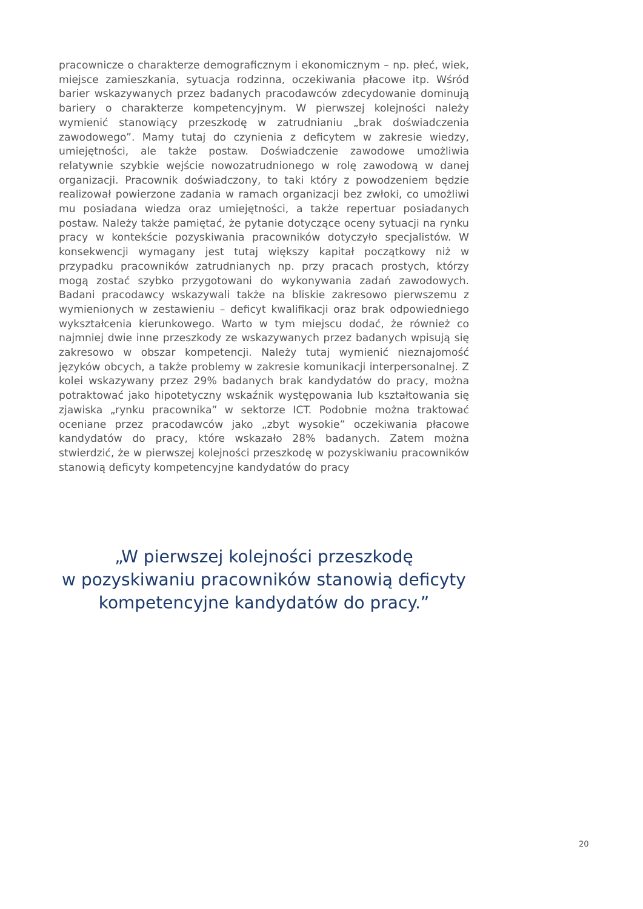pracownicze o charakterze demograficznym i ekonomicznym – np. płeć, wiek, miejsce zamieszkania, sytuacja rodzinna, oczekiwania płacowe itp. Wśród barier wskazywanych przez badanych pracodawców zdecydowanie dominują bariery o charakterze kompetencyjnym. W pierwszej kolejności należy wymienić stanowiący przeszkodę w zatrudnianiu „brak doświadczenia zawodowego”. Mamy tutaj do czynienia z deficytem w zakresie wiedzy, umiejętności, ale także postaw. Doświadczenie zawodowe umożliwia relatywnie szybkie wejście nowozatrudnionego w rolę zawodową w danej organizacji. Pracownik doświadczony, to taki który z powodzeniem będzie realizował powierzone zadania w ramach organizacji bez zwłoki, co umożliwi mu posiadana wiedza oraz umiejętności, a także repertuar posiadanych postaw. Należy także pamiętać, że pytanie dotyczące oceny sytuacji na rynku pracy w kontekście pozyskiwania pracowników dotyczyło specjalistów. W konsekwencji wymagany jest tutaj większy kapitał początkowy niż w przypadku pracowników zatrudnianych np. przy pracach prostych, którzy mogą zostać szybko przygotowani do wykonywania zadań zawodowych. Badani pracodawcy wskazywali także na bliskie zakresowo pierwszemu z wymienionych w zestawieniu – deficyt kwalifikacji oraz brak odpowiedniego wykształcenia kierunkowego. Warto w tym miejscu dodać, że również co najmniej dwie inne przeszkody ze wskazywanych przez badanych wpisują się zakresowo w obszar kompetencji. Należy tutaj wymienić nieznajomość języków obcych, a także problemy w zakresie komunikacji interpersonalnej. Z kolei wskazywany przez 29% badanych brak kandydatów do pracy, można potraktować jako hipotetyczny wskaźnik występowania lub kształtowania się zjawiska „rynku pracownika” w sektorze ICT. Podobnie można traktować oceniane przez pracodawców jako „zbyt wysokie” oczekiwania płacowe kandydatów do pracy, które wskazało 28% badanych. Zatem można stwierdzić, że w pierwszej kolejności przeszkodę w pozyskiwaniu pracowników stanowią deficyty kompetencyjne kandydatów do pracy
„W pierwszej kolejności przeszkodę
w pozyskiwaniu pracowników stanowią deficyty
kompetencyjne kandydatów do pracy.”
20